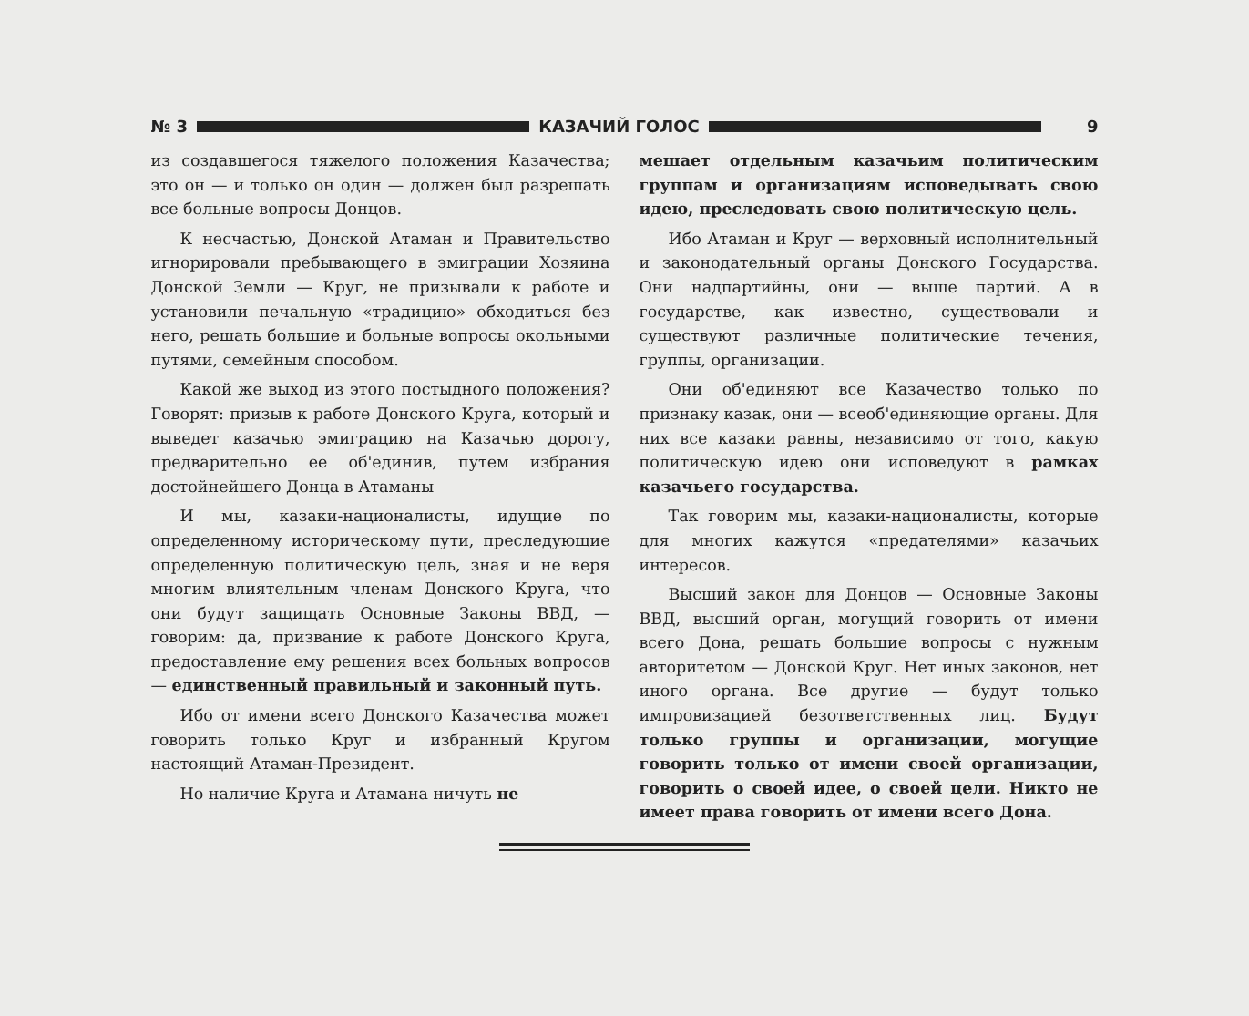№ 3 КАЗАЧИЙ ГОЛОС 9
из создавшегося тяжелого положения Казачества; это он — и только он один — должен был разрешать все больные вопросы Донцов.
К несчастью, Донской Атаман и Правительство игнорировали пребывающего в эмиграции Хозяина Донской Земли — Круг, не призывали к работе и установили печальную «традицию» обходиться без него, решать большие и больные вопросы окольными путями, семейным способом.
Какой же выход из этого постыдного положения? Говорят: призыв к работе Донского Круга, который и выведет казачью эмиграцию на Казачью дорогу, предварительно ее об'единив, путем избрания достойнейшего Донца в Атаманы
И мы, казаки-националисты, идущие по определенному историческому пути, преследующие определенную политическую цель, зная и не веря многим влиятельным членам Донского Круга, что они будут защищать Основные Законы ВВД, — говорим: да, призвание к работе Донского Круга, предоставление ему решения всех больных вопросов — единственный правильный и законный путь.
Ибо от имени всего Донского Казачества может говорить только Круг и избранный Кругом настоящий Атаман-Президент.
Но наличие Круга и Атамана ничуть не
мешает отдельным казачьим политическим группам и организациям исповедывать свою идею, преследовать свою политическую цель.
Ибо Атаман и Круг — верховный исполнительный и законодательный органы Донского Государства. Они надпартийны, они — выше партий. А в государстве, как известно, существовали и существуют различные политические течения, группы, организации.
Они об'единяют все Казачество только по признаку казак, они — всеоб'единяющие органы. Для них все казаки равны, независимо от того, какую политическую идею они исповедуют в рамках казачьего государства.
Так говорим мы, казаки-националисты, которые для многих кажутся «предателями» казачьих интересов.
Высший закон для Донцов — Основные Законы ВВД, высший орган, могущий говорить от имени всего Дона, решать большие вопросы с нужным авторитетом — Донской Круг. Нет иных законов, нет иного органа. Все другие — будут только импровизацией безответственных лиц. Будут только группы и организации, могущие говорить только от имени своей организации, говорить о своей идее, о своей цели. Никто не имеет права говорить от имени всего Дона.